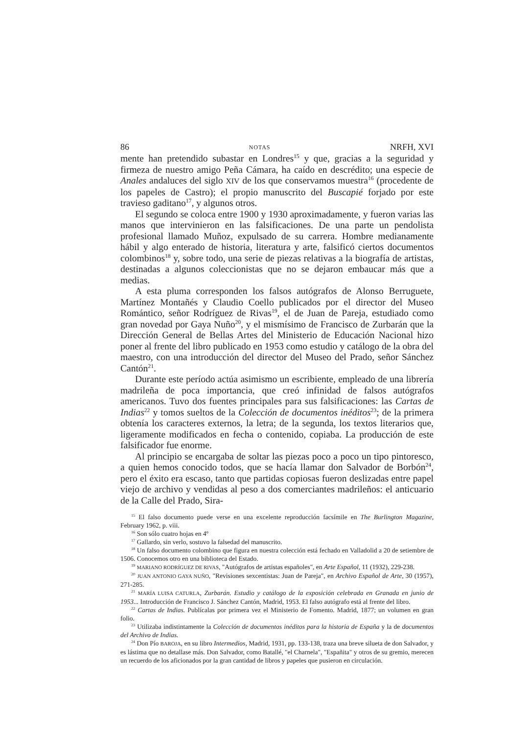86 NOTAS NRFH, XVI
mente han pretendido subastar en Londres<sup>15</sup> y que, gracias a la seguridad y firmeza de nuestro amigo Peña Cámara, ha caído en descrédito; una especie de Anales andaluces del siglo XIV de los que conservamos muestra<sup>16</sup> (procedente de los papeles de Castro); el propio manuscrito del Buscapié forjado por este travieso gaditano<sup>17</sup>, y algunos otros.
El segundo se coloca entre 1900 y 1930 aproximadamente, y fueron varias las manos que intervinieron en las falsificaciones. De una parte un pendolista profesional llamado Muñoz, expulsado de su carrera. Hombre medianamente hábil y algo enterado de historia, literatura y arte, falsificó ciertos documentos colombinos<sup>18</sup> y, sobre todo, una serie de piezas relativas a la biografía de artistas, destinadas a algunos coleccionistas que no se dejaron embaucar más que a medias.
A esta pluma corresponden los falsos autógrafos de Alonso Berruguete, Martínez Montañés y Claudio Coello publicados por el director del Museo Romántico, señor Rodríguez de Rivas<sup>19</sup>, el de Juan de Pareja, estudiado como gran novedad por Gaya Nuño<sup>20</sup>, y el mismísimo de Francisco de Zurbarán que la Dirección General de Bellas Artes del Ministerio de Educación Nacional hizo poner al frente del libro publicado en 1953 como estudio y catálogo de la obra del maestro, con una introducción del director del Museo del Prado, señor Sánchez Cantón<sup>21</sup>.
Durante este período actúa asimismo un escribiente, empleado de una librería madrileña de poca importancia, que creó infinidad de falsos autógrafos americanos. Tuvo dos fuentes principales para sus falsificaciones: las Cartas de Indias<sup>22</sup> y tomos sueltos de la Colección de documentos inéditos<sup>23</sup>; de la primera obtenía los caracteres externos, la letra; de la segunda, los textos literarios que, ligeramente modificados en fecha o contenido, copiaba. La producción de este falsificador fue enorme.
Al principio se encargaba de soltar las piezas poco a poco un tipo pintoresco, a quien hemos conocido todos, que se hacía llamar don Salvador de Borbón<sup>24</sup>, pero el éxito era escaso, tanto que partidas copiosas fueron deslizadas entre papel viejo de archivo y vendidas al peso a dos comerciantes madrileños: el anticuario de la Calle del Prado, Sira-
<sup>15</sup> El falso documento puede verse en una excelente reproducción facsímile en The Burlington Magazine, February 1962, p. viii.
<sup>16</sup> Son sólo cuatro hojas en 4º
<sup>17</sup> Gallardo, sin verlo, sostuvo la falsedad del manuscrito.
<sup>18</sup> Un falso documento colombino que figura en nuestra colección está fechado en Valladolid a 20 de setiembre de 1506. Conocemos otro en una biblioteca del Estado.
<sup>19</sup> MARIANO RODRÍGUEZ DE RIVAS, "Autógrafos de artistas españoles", en Arte Español, 11 (1932), 229-238.
<sup>20</sup> JUAN ANTONIO GAYA NUÑO, "Revisiones sexcentistas: Juan de Pareja", en Archivo Español de Arte, 30 (1957), 271-285.
<sup>21</sup> MARÍA LUISA CATURLA, Zurbarán. Estudio y catálogo de la exposición celebrada en Granada en junio de 1953... Introducción de Francisco J. Sánchez Cantón, Madrid, 1953. El falso autógrafo está al frente del libro.
<sup>22</sup> Cartas de Indias. Publícalas por primera vez el Ministerio de Fomento. Madrid, 1877; un volumen en gran folio.
<sup>23</sup> Utilizaba indistintamente la Colección de documentos inéditos para la historia de España y la de documentos del Archivo de Indias.
<sup>24</sup> Don Pío BAROJA, en su libro Intermedios, Madrid, 1931, pp. 133-138, traza una breve silueta de don Salvador, y es lástima que no detallase más. Don Salvador, como Batallé, "el Charnela", "Españita" y otros de su gremio, merecen un recuerdo de los aficionados por la gran cantidad de libros y papeles que pusieron en circulación.